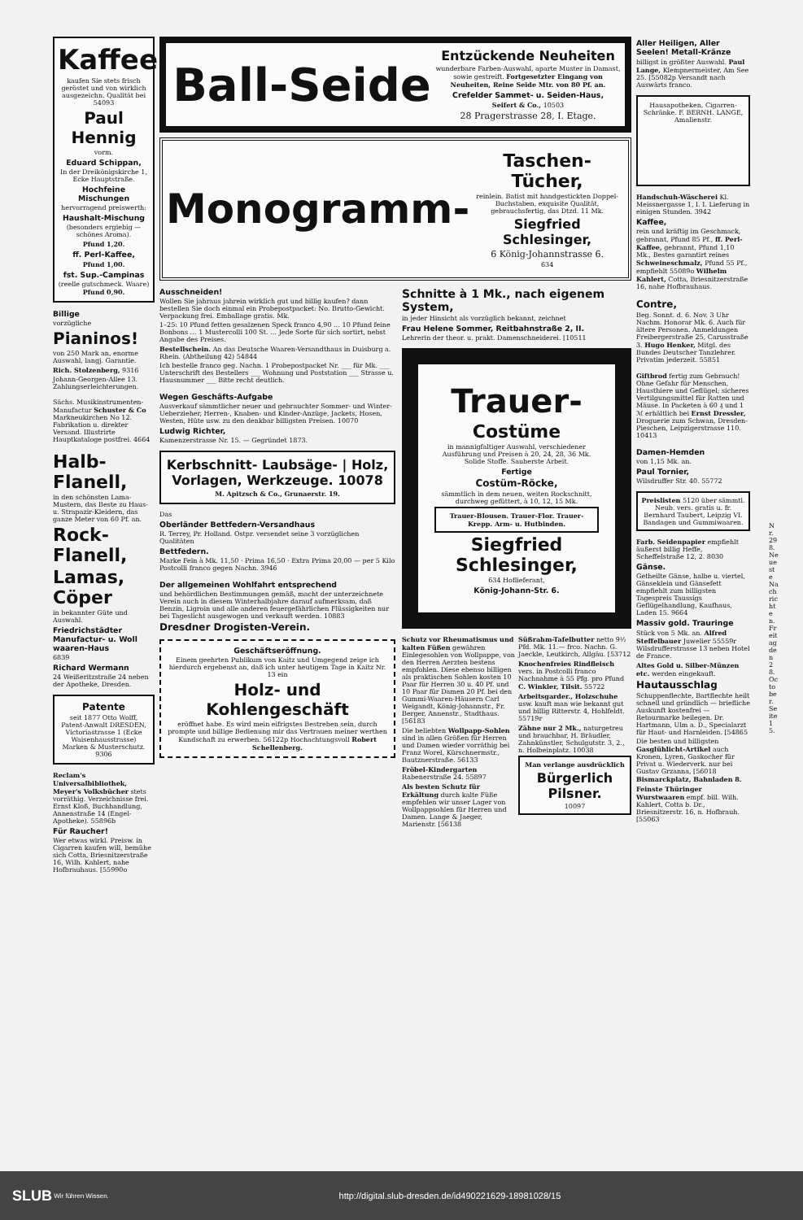Kaffee
kaufen Sie stets frisch geröstet und von wirklich ausgezeichn. Qualität bei 54093
Paul Hennig
vorm.
Eduard Schippan,
In der Dreikönigskirche 1, Ecke Hauptstraße.
Hochfeine Mischungen
hervorragend preiswerth:
Haushalt-Mischung
(besonders ergiebig — schönes Aroma).
Pfund 1,20.
ff. Perl-Kaffee,
Pfund 1,00.
fst. Sup.-Campinas
(reelle gutschmeck. Waare) Pfund 0,90.
Billige
vorzügliche
Pianinos!
von 250 Mark an, enorme Auswahl, langj. Garantie.
Rich. Stolzenberg, 9316
Johann-Georgen-Allee 13. Zahlungserleichterungen.
Sächs. Musikinstrumenten-Manufactur Schuster & Co Markneukirchen No 12. Fabrikation u. direkter Versand. Illustrirte Hauptkataloge postfrei. 4664
Halb-Flanell,
in den schönsten Lama-Mustern, das Beste zu Haus- u. Strapazir-Kleidern, das ganze Meter von 60 Pf. an.
Rock-Flanell,
Lamas, Cöper
in bekannter Güte und Auswahl.
Friedrichstädter Manufactur- u. Woll waaren-Haus
6839
Richard Wermann
24 Weißeritzstraße 24 neben der Apotheke, Dresden.
Patente
seit 1877 Otto Wolff, Patent-Anwalt DRESDEN, Victoriastrasse 1 (Ecke Waisenhausstrasse) Marken & Musterschutz. 9306
Reclam's Universalbibliothek, Meyer's Volksbücher stets vorräthig. Verzeichnisse frei. Ernst Kloß, Buchhandlung, Annenstraße 14 (Engel-Apotheke). 55896b
Für Raucher!
Wer etwas wirkl. Preisw. in Cigarren kaufen will, bemühe sich Cotta, Briesnitzerstraße 16, Wilh. Kahlert, nahe Hofbrauhaus. [55990o
Ball-Seide
Entzückende Neuheiten
wunderbare Farben-Auswahl, aparte Muster in Damast, sowie gestreift. Fortgesetzter Eingang von Neuheiten, Reine Seide Mtr. von 80 Pf. an.
Crefelder Sammet- u. Seiden-Haus,
Seifert & Co., 10503
28 Pragerstrasse 28, I. Etage.
Monogramm-
Taschen-Tücher,
reinlein. Batist mit handgestickten Doppel-Buchstaben, exquisite Qualität, gebrauchsfertig, das Dtzd. 11 Mk.
Siegfried Schlesinger,
6 König-Johannstrasse 6.
634
Ausschneiden!
Wollen Sie jahraus jahrein wirklich gut und billig kaufen? dann bestellen Sie doch einmal ein Probepostpacket: No. Brutto-Gewicht. Verpackung frei. Emballage gratis. Mk.
1–25: 10 Pfund fetten gesalzenen Speck franco 4,90 … 10 Pfund feine Bonbons … 1 Mustercolli 100 St. … Jede Sorte für sich sortirt, nebst Angabe des Preises.
Bestellschein. An das Deutsche Waaren-Versandthaus in Duisburg a. Rhein. (Abtheilung 42) 54844
Ich bestelle franco geg. Nachn. 1 Probepostpacket Nr. ___ für Mk. ___ Unterschrift des Bestellers ___ Wohnung und Poststation ___ Strasse u. Hausnummer ___ Bitte recht deutlich.
Wegen Geschäfts-Aufgabe
Ausverkauf sämmtlicher neuer und gebrauchter Sommer- und Winter-Ueberzieher, Herren-, Knaben- und Kinder-Anzüge, Jackets, Hosen, Westen, Hüte usw. zu den denkbar billigsten Preisen. 10070
Ludwig Richter,
Kamenzerstrasse Nr. 15. — Gegründet 1873.
Kerbschnitt- Laubsäge- | Holz, Vorlagen, Werkzeuge. 10078
M. Apitzsch & Co., Grunaerstr. 19.
Das
Oberländer Bettfedern-Versandhaus
R. Terrey, Pr. Holland. Ostpr. versendet seine 3 vorzüglichen Qualitäten
Bettfedern.
Marke Fein à Mk. 11,50 · Prima 16,50 · Extra Prima 20,00 — per 5 Kilo Postcolli franco gegen Nachn. 3946
Der allgemeinen Wohlfahrt entsprechend
und behördlichen Bestimmungen gemäß, macht der unterzeichnete Verein auch in diesem Winterhalbjahre darauf aufmerksam, daß Benzin, Ligroin und alle anderen feuergefährlichen Flüssigkeiten nur bei Tageslicht ausgewogen und verkauft werden. 10883
Dresdner Drogisten-Verein.
Geschäftseröffnung.
Einem geehrten Publikum von Kaitz und Umgegend zeige ich hierdurch ergebenst an, daß ich unter heutigem Tage in Kaitz Nr. 13 ein
Holz- und Kohlengeschäft
eröffnet habe. Es wird mein eifrigstes Bestreben sein, durch prompte und billige Bedienung mir das Vertrauen meiner werthen Kundschaft zu erwerben. 56122p Hochachtungsvoll Robert Schellenberg.
Schnitte à 1 Mk., nach eigenem System,
in jeder Hinsicht als vorzüglich bekannt, zeichnet
Frau Helene Sommer, Reitbahnstraße 2, II.
Lehrerin der theor. u. prakt. Damenschneiderei. [10511
Trauer-
Costüme
in mannigfaltiger Auswahl, verschiedener Ausführung und Preisen à 20, 24, 28, 36 Mk. Solide Stoffe. Sauberste Arbeit.
Fertige
Costüm-Röcke,
sämmtlich in dem neuen, weiten Rockschnitt, durchweg gefüttert, à 10, 12, 15 Mk.
Trauer-Blousen. Trauer-Flor. Trauer-Krepp. Arm- u. Hutbinden.
Siegfried Schlesinger,
634 Hoflieferant,
König-Johann-Str. 6.
Schutz vor Rheumatismus und kalten Füßen gewähren Einlegesohlen von Wollpappe, von den Herren Aerzten bestens empfohlen. Diese ebenso billigen als praktischen Sohlen kosten 10 Paar für Herren 30 u. 40 Pf. und 10 Paar für Damen 20 Pf. bei den Gummi-Waaren-Häusern Carl Weigandt, König-Johannstr., Fr. Berger, Annenstr., Stadthaus. [56183
Die beliebten Wollpapp-Sohlen sind in allen Größen für Herren und Damen wieder vorräthig bei Franz Worel, Kürschnermstr., Bautznerstraße. 56133
Fröbel-Kindergarten Rabenerstraße 24. 55897
Als besten Schutz für Erkältung durch kalte Füße empfehlen wir unser Lager von Wollpappsohlen für Herren und Damen. Lange & Jaeger, Marienstr. [56138
Süßrahm-Tafelbutter netto 9½ Pfd. Mk. 11.— frco. Nachn. G. Jaeckle, Leutkirch, Allgäu. [53712
Knochenfreies Rindfleisch vers. in Postcolli franco Nachnahme à 55 Pfg. pro Pfund C. Winkler, Tilsit. 55722
Arbeitsgarder., Holzschuhe usw. kauft man wie bekannt gut und billig Ritterstr. 4, Hohlfeldt. 55719r
Zähne nur 2 Mk., naturgetreu und brauchbar, H. Bräudler, Zahnkünstler, Schulgutstr. 3, 2., n. Holbeinplatz. 10038
Man verlange ausdrücklich
Bürgerlich Pilsner.
10097
Aller Heiligen, Aller Seelen! Metall-Kränze
billigst in größter Auswahl. Paul Lange, Klempnermeister, Am See 25. [55082p Versandt nach Auswärts franco.
Hausapotheken, Cigarren-Schränke. F. BERNH. LANGE, Amalienstr.
Handschuh-Wäscherei Kl. Meissnergasse 1, I. I. Lieferung in einigen Stunden. 3942
Kaffee,
rein und kräftig im Geschmack, gebrannt, Pfund 85 Pf., ff. Perl-Kaffee, gebrannt, Pfund 1,10 Mk., Bestes garantirt reines Schweineschmalz, Pfund 55 Pf., empfiehlt 55089o Wilhelm Kahlert, Cotta, Briesnitzerstraße 16, nahe Hofbrauhaus.
Contre,
Beg. Sonnt. d. 6. Nov. 3 Uhr Nachm. Honorar Mk. 6. Auch für ältere Personen. Anmeldungen Freibergerstraße 25, Carusstraße 3. Hugo Henker, Mitgl. des Bundes Deutscher Tanzlehrer. Privatim jederzeit. 55851
Giftbrod fertig zum Gebrauch! Ohne Gefahr für Menschen, Hausthiere und Geflügel; sicheres Vertilgungsmittel für Ratten und Mäuse. In Packeten à 60 ₰ und 1 ℳ erhältlich bei Ernst Dressler, Droguerie zum Schwan, Dresden-Pieschen, Leipzigerstrasse 110. 10413
Damen-Hemden
von 1,15 Mk. an.
Paul Tornier,
Wilsdruffer Str. 40. 55772
Preislisten 5120 über sämmtl. Neub. vers. gratis u. fr. Bernhard Taubert, Leipzig VI. Bandagen und Gummiwaaren.
Farb. Seidenpapier empfiehlt äußerst billig Heffe, Scheffelstraße 12, 2. 8030
Gänse.
Getheilte Gänse, halbe u. viertel, Gänseklein und Gänsefett empfiehlt zum billigsten Tagespreis Taussigs Geflügelhandlung, Kaufhaus, Laden 15. 9664
Massiv gold. Trauringe
Stück von 5 Mk. an. Alfred Steffelbauer Juwelier 55559r Wilsdrufferstrasse 13 neben Hotel de France.
Altes Gold u. Silber-Münzen etc. werden eingekauft.
Hautausschlag
Schuppenflechte, Bartflechte heilt schnell und gründlich — briefliche Auskunft kostenfrei — Retourmarke beilegen. Dr. Hartmann, Ulm a. D., Specialarzt für Haut- und Harnleiden. [54865
Die besten und billigsten Gasglühlicht-Artikel auch Kronen, Lyren, Gaskocher für Privat u. Wiederverk. nur bei Gustav Grzanna, [56018 Bismarckplatz, Bahnladen 8.
Feinste Thüringer Wurstwaaren empf. bill. Wilh. Kahlert, Cotta b. Dr., Briesnitzerstr. 16, n. Hofbrauh. [55063
Nr. 298. Neueste Nachrichten. Freitag den 28. October. Seite 15.
SLUB Wir führen Wissen. http://digital.slub-dresden.de/id490221629-18981028/15